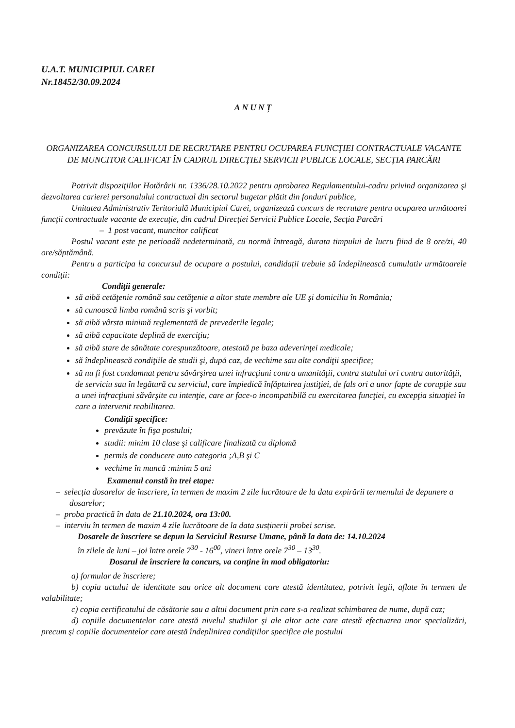U.A.T. MUNICIPIUL CAREI
Nr.18452/30.09.2024
ANUNȚ
ORGANIZAREA CONCURSULUI DE RECRUTARE PENTRU OCUPAREA FUNCŢIEI CONTRACTUALE VACANTE DE MUNCITOR CALIFICAT ÎN CADRUL DIRECȚIEI SERVICII PUBLICE LOCALE, SECȚIA PARCĂRI
Potrivit dispoziţiilor Hotărârii nr. 1336/28.10.2022 pentru aprobarea Regulamentului-cadru privind organizarea şi dezvoltarea carierei personalului contractual din sectorul bugetar plătit din fonduri publice,
Unitatea Administrativ Teritorială Municipiul Carei, organizează concurs de recrutare pentru ocuparea următoarei funcții contractuale vacante de execuție, din cadrul Direcției Servicii Publice Locale, Secția Parcări
– 1 post vacant, muncitor calificat
Postul vacant este pe perioadă nedeterminată, cu normă întreagă, durata timpului de lucru fiind de 8 ore/zi, 40 ore/săptămână.
Pentru a participa la concursul de ocupare a postului, candidații trebuie să îndeplinească cumulativ următoarele condiții:
Condiţii generale:
să aibă cetăţenie română sau cetăţenie a altor state membre ale UE şi domiciliu în România;
să cunoască limba română scris şi vorbit;
să aibă vârsta minimă reglementată de prevederile legale;
să aibă capacitate deplină de exerciţiu;
să aibă stare de sănătate corespunzătoare, atestată pe baza adeverinţei medicale;
să îndeplinească condiţiile de studii şi, după caz, de vechime sau alte condiţii specifice;
să nu fi fost condamnat pentru săvârşirea unei infracţiuni contra umanităţii, contra statului ori contra autorităţii, de serviciu sau în legătură cu serviciul, care împiedică înfăptuirea justiţiei, de fals ori a unor fapte de corupţie sau a unei infracţiuni săvârşite cu intenţie, care ar face-o incompatibilă cu exercitarea funcţiei, cu excepţia situaţiei în care a intervenit reabilitarea.
Condiţii specifice:
prevăzute în fişa postului;
studii: minim 10 clase şi calificare finalizată cu diplomă
permis de conducere auto categoria ;A,B şi C
vechime în muncă :minim 5 ani
Examenul constă în trei etape:
– selecția dosarelor de înscriere, în termen de maxim 2 zile lucrătoare de la data expirării termenului de depunere a dosarelor;
– proba practică în data de 21.10.2024, ora 13:00.
– interviu în termen de maxim 4 zile lucrătoare de la data susținerii probei scrise.
Dosarele de înscriere se depun la Serviciul Resurse Umane, până la data de: 14.10.2024
în zilele de luni – joi între orele 7<sup>30</sup> - 16<sup>00</sup>, vineri între orele 7<sup>30</sup> – 13<sup>30</sup>.
Dosarul de înscriere la concurs, va conţine în mod obligatoriu:
a) formular de înscriere;
b) copia actului de identitate sau orice alt document care atestă identitatea, potrivit legii, aflate în termen de valabilitate;
c) copia certificatului de căsătorie sau a altui document prin care s-a realizat schimbarea de nume, după caz;
d) copiile documentelor care atestă nivelul studiilor şi ale altor acte care atestă efectuarea unor specializări, precum şi copiile documentelor care atestă îndeplinirea condiţiilor specifice ale postului